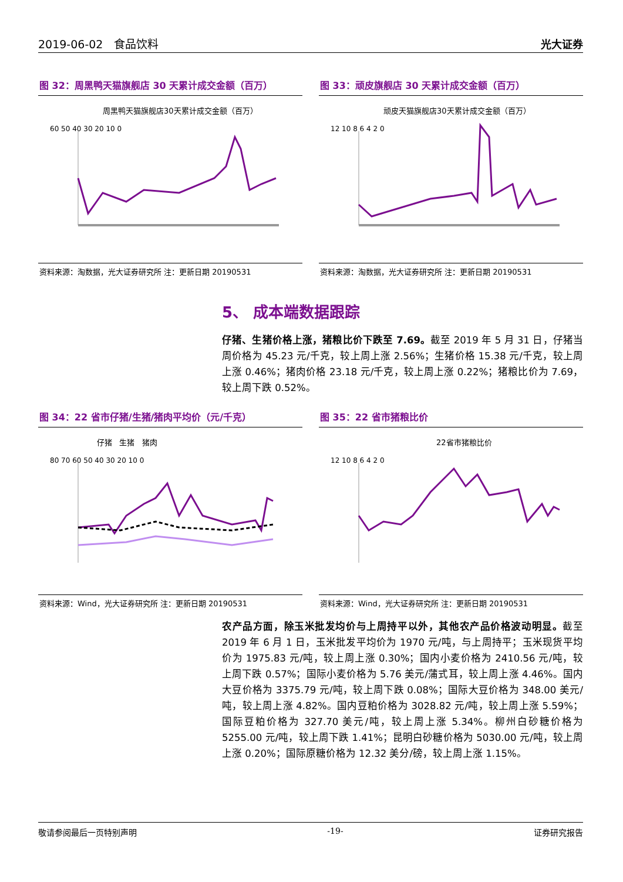2019-06-02 食品饮料 光大证券
图 32：周黑鸭天猫旗舰店 30 天累计成交金额（百万）
周黑鸭天猫旗舰店30天累计成交金额（百万）
60 50 40 30 20 10 0
资料来源：淘数据，光大证券研究所 注：更新日期 20190531
图 33：顽皮旗舰店 30 天累计成交金额（百万）
顽皮天猫旗舰店30天累计成交金额（百万）
12 10 8 6 4 2 0
资料来源：淘数据，光大证券研究所 注：更新日期 20190531
5、 成本端数据跟踪
仔猪、生猪价格上涨，猪粮比价下跌至 7.69。截至 2019 年 5 月 31 日，仔猪当周价格为 45.23 元/千克，较上周上涨 2.56%；生猪价格 15.38 元/千克，较上周上涨 0.46%；猪肉价格 23.18 元/千克，较上周上涨 0.22%；猪粮比价为 7.69，较上周下跌 0.52%。
图 34：22 省市仔猪/生猪/猪肉平均价（元/千克）
仔猪 生猪 猪肉
80 70 60 50 40 30 20 10 0
资料来源：Wind，光大证券研究所 注：更新日期 20190531
图 35：22 省市猪粮比价
22省市猪粮比价
12 10 8 6 4 2 0
资料来源：Wind，光大证券研究所 注：更新日期 20190531
农产品方面，除玉米批发均价与上周持平以外，其他农产品价格波动明显。截至 2019 年 6 月 1 日，玉米批发平均价为 1970 元/吨，与上周持平；玉米现货平均价为 1975.83 元/吨，较上周上涨 0.30%；国内小麦价格为 2410.56 元/吨，较上周下跌 0.57%；国际小麦价格为 5.76 美元/蒲式耳，较上周上涨 4.46%。国内大豆价格为 3375.79 元/吨，较上周下跌 0.08%；国际大豆价格为 348.00 美元/吨，较上周上涨 4.82%。国内豆粕价格为 3028.82 元/吨，较上周上涨 5.59%；国际豆粕价格为 327.70 美元/吨，较上周上涨 5.34%。柳州白砂糖价格为 5255.00 元/吨，较上周下跌 1.41%；昆明白砂糖价格为 5030.00 元/吨，较上周上涨 0.20%；国际原糖价格为 12.32 美分/磅，较上周上涨 1.15%。
敬请参阅最后一页特别声明 -19- 证券研究报告